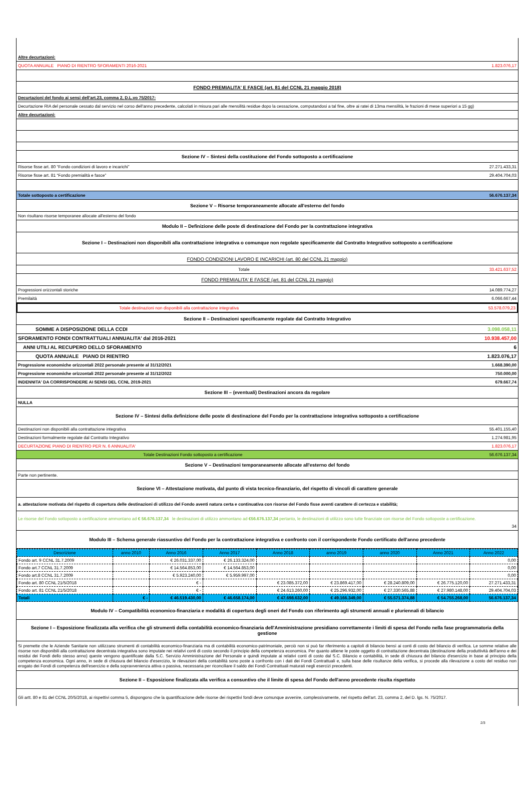Altre decurtazioni:
QUOTA ANNUALE PIANO DI RIENTRO SFORAMENTI 2016-2021 1.823.076,17
FONDO PREMIALITA' E FASCE (art. 81 del CCNL 21 maggio 2018)
Decurtazioni del fondo ai sensi dell'art.23, comma 2, D.L.vo 75/2017:
Decurtazione RIA del personale cessato dal servizio nel corso dell'anno precedente, calcolati in misura pari alle mensilità residue dopo la cessazione, computandosi a tal fine, oltre ai ratei di 13ma mensilità, le frazioni di mese superiori a 15 gg)
Altre decurtazioni:
Sezione IV – Sintesi della costituzione del Fondo sottoposto a certificazione
Risorse fisse art. 80 “Fondo condizioni di lavoro e incarichi” 27.271.433,31
Risorse fisse art. 81 “Fondo premialità e fasce” 29.404.704,03
Totale sottoposto a certificazione 56.676.137,34
Sezione V – Risorse temporaneamente allocate all'esterno del fondo
Non risultano risorse temporanee allocate all'esterno del fondo
Modulo II – Definizione delle poste di destinazione del Fondo per la contrattazione integrativa
Sezione I – Destinazioni non disponibili alla contrattazione integrativa o comunque non regolate specificamente dal Contratto Integrativo sottoposto a certificazione
FONDO CONDIZIONI LAVORO E INCARICHI (art. 80 del CCNL 21 maggio)
Totale 33.421.637,52
FONDO PREMIALITA' E FASCE (art. 81 del CCNL 21 maggio)
Progressioni orizzontali storiche 14.089.774,27
Premilaità 6.066.667,44
Totale destinazioni non disponibili alla contrattazione integrativa 53.578.079,23
Sezione II – Destinazioni specificamente regolate dal Contratto Integrativo
SOMME A DISPOSIZIONE DELLA CCDI 3.098.058,11
SFORAMENTO FONDI CONTRATTUALI ANNUALITA' dal 2016-2021 10.938.457,00
ANNI UTILI AL RECUPERO DELLO SFORAMENTO 6
QUOTA ANNUALE PIANO DI RIENTRO 1.823.076,17
Progressione economiche orizzontali 2022 personale presente al 31/12/2021 1.668.390,00
Progressione economiche orizzontali 2022 personale presente al 31/12/2022 750.000,00
INDENNITA' DA CORRISPONDERE AI SENSI DEL CCNL 2019-2021 679.667,74
Sezione III – (eventuali) Destinazioni ancora da regolare
NULLA
Sezione IV – Sintesi della definizione delle poste di destinazione del Fondo per la contrattazione integrativa sottoposto a certificazione
Destinazioni non disponibili alla contrattazione integrativa 55.401.155,40
Destinazioni formalmente regolate dal Contratto Integrativo 1.274.981,95
DECURTAZIONE PIANO DI RIENTRO PER N. 6 ANNUALITA' 1.823.076,17
Totale Destinazioni Fondo sottoposto a certificazione 56.676.137,34
Sezione V – Destinazioni temporaneamente allocate all'esterno del fondo
Parte non pertinente.
Sezione VI – Attestazione motivata, dal punto di vista tecnico-finanziario, del rispetto di vincoli di carattere generale
a. attestazione motivata del rispetto di copertura delle destinazioni di utilizzo del Fondo aventi natura certa e continuativa con risorse del Fondo fisse aventi carattere di certezza e stabilità;
Le risorse del Fondo sottoposto a certificazione ammontano ad € 56.676.137,34 le destinazioni di utilizzo ammontano ad €56.676.137,34 pertanto, le destinazioni di utilizzo sono tutte finanziate con risorse del Fondo sottoposte a certificazione.
34
Modulo III – Schema generale riassuntivo del Fondo per la contrattazione integrativa e confronto con il corrispondente Fondo certificato dell'anno precedente
| Descrizione | anno 2010 | Anno 2016 | Anno 2017 | Anno 2018 | anno 2019 | anno 2020 | Anno 2021 | Anno 2022 |
| --- | --- | --- | --- | --- | --- | --- | --- | --- |
| Fondo art. 9 CCNL 31.7.2009 | | € 26.031.337,00 | € 26.133.324,00 | | | | | 0,00 |
| Fondo art.7 CCNL 31.7.2009 | | € 14.564.853,00 | € 14.564.853,00 | | | | | 0,00 |
| Fondo art.8 CCNL 31.7.2009 | | € 5.923.240,00 | € 5.959.997,00 | | | | | 0,00 |
| Fondo art. 80 CCNL 21/5/2018 | | € - | | € 23.085.372,00 | € 23.869.417,00 | € 28.240.809,00 | € 26.775.120,00 | 27.271.433,31 |
| Fondo art. 81 CCNL 21/5/2018 | | € - | | € 24.613.260,00 | € 25.296.932,00 | € 27.330.565,88 | € 27.980.148,00 | 29.404.704,03 |
| Totali | € - | € 46.519.430,00 | € 46.658.174,00 | € 47.698.632,00 | € 49.166.349,00 | € 55.571.374,88 | € 54.755.268,00 | 56.676.137,34 |
Modulo IV – Compatibilità economico-finanziaria e modalità di copertura degli oneri del Fondo con riferimento agli strumenti annuali e pluriennali di bilancio
Sezione I – Esposizione finalizzata alla verifica che gli strumenti della contabilità economico-finanziaria dell'Amministrazione presidiano correttamente i limiti di spesa del Fondo nella fase programmatoria della gestione
Si premette che le Aziende Sanitarie non utilizzano strumenti di contabilità economico-finanziaria ma di contabilità economico-patrimoniale, perciò non si può far riferimento a capitoli di bilancio bensì ai conti di costo del bilancio di verifica. Le somme relative alle risorse non disponibili alla contrattazione decentrata integrativa sono imputate nei relativi conti di costo secondo il principio della competenza economica. Per quanto attiene le poste oggetto di contrattazione decentrata (destinazione della produttività dell'anno e dei residui dei Fondi dello stesso anno) queste vengono quantificate dalla S.C. Servizio Amministrazione del Personale e quindi imputate ai relativi conti di costo dal S.C. Bilancio e contabilità, in sede di chiusura del bilancio d'esercizio in base al principio della competenza economica. Ogni anno, in sede di chiusura del bilancio d'esercizio, le rilevazioni della contabilità sono poste a confronto con i dati dei Fondi Contrattuali e, sulla base delle risultanze della verifica, si procede alla rilevazione a costo del residuo non erogato dei Fondi di competenza dell'esercizio e della sopravvenienza attiva o passiva, necessaria per riconciliare il saldo dei Fondi Contrattuali maturati negli esercizi precedenti.
Sezione II – Esposizione finalizzata alla verifica a consuntivo che il limite di spesa del Fondo dell'anno precedente risulta rispettato
Gli artt. 80 e 81 del CCNL 20/5/2018, ai rispettivi comma 5, dispongono che la quantificazione delle risorse dei rispettivi fondi deve comunque avvenire, complessivamente, nel rispetto dell'art. 23, comma 2, del D. lgs. N. 75/2017.
2/3